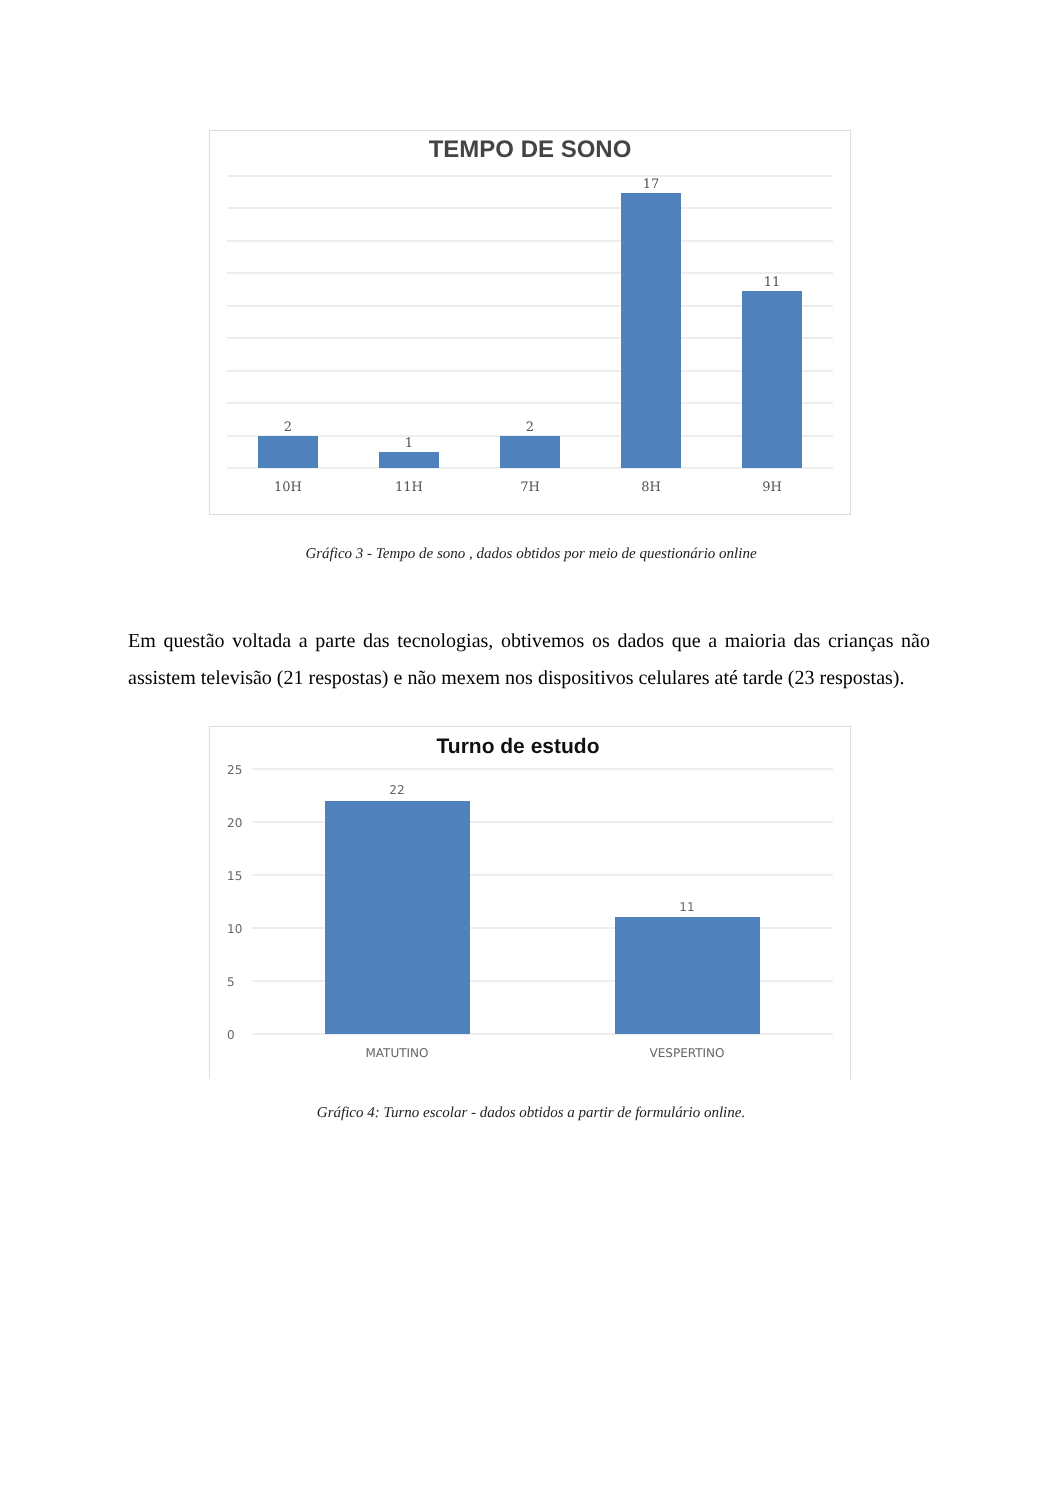TEMPO DE SONO
2
1
2
17
11
10H
11H
7H
8H
9H
Gráfico 3 - Tempo de sono , dados obtidos por meio de questionário online
Em questão voltada a parte das tecnologias, obtivemos os dados que a maioria das crianças não assistem televisão (21 respostas) e não mexem nos dispositivos celulares até tarde (23 respostas).
Turno de estudo
25
20
15
10
5
0
22
11
MATUTINO
VESPERTINO
Gráfico 4: Turno escolar - dados obtidos a partir de formulário online.